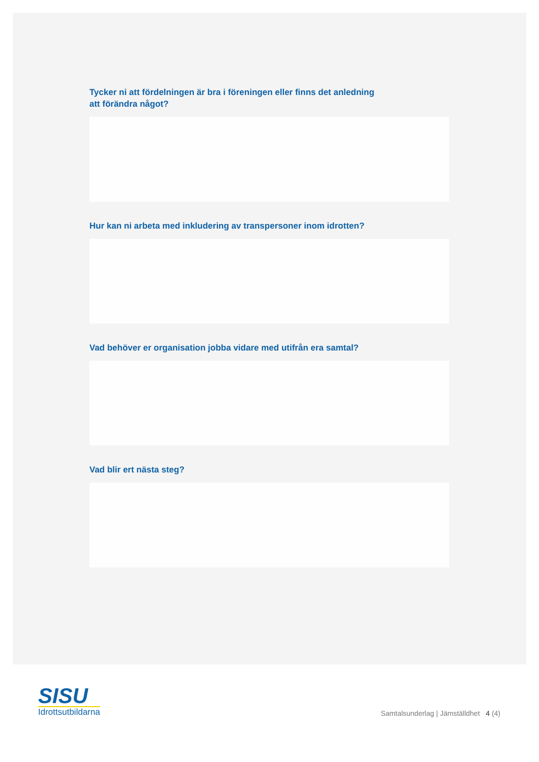Tycker ni att fördelningen är bra i föreningen eller finns det anledning
att förändra något?
Hur kan ni arbeta med inkludering av transpersoner inom idrotten?
Vad behöver er organisation jobba vidare med utifrån era samtal?
Vad blir ert nästa steg?
SISU
Idrottsutbildarna
Samtalsunderlag | Jämställdhet 4 (4)